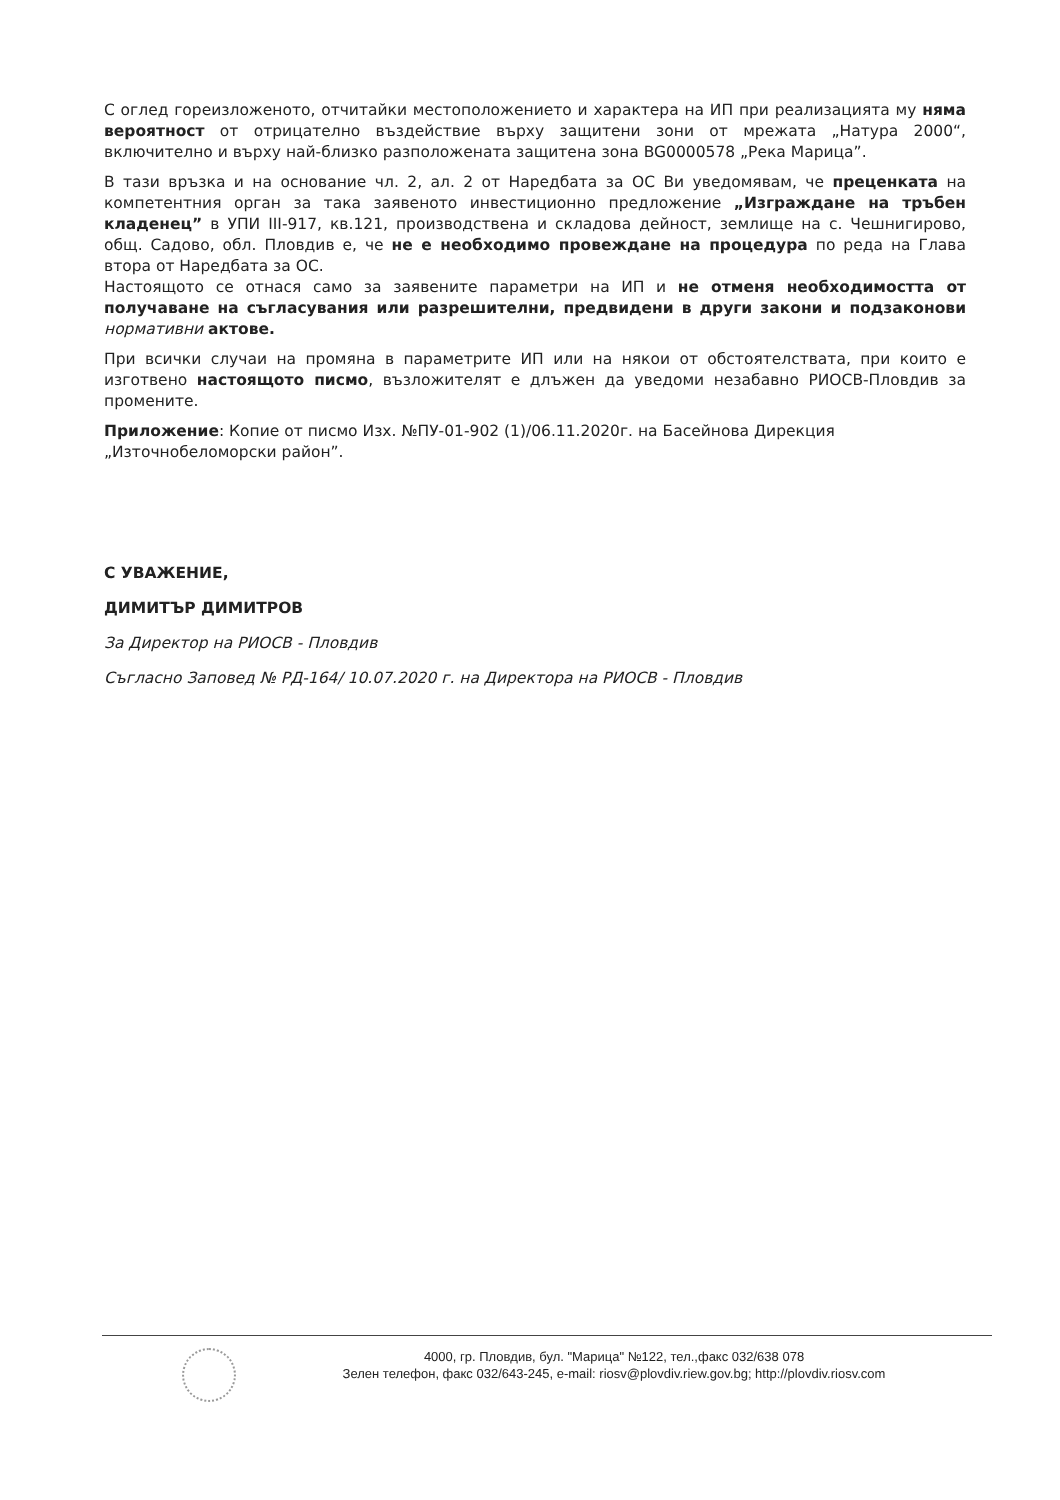С оглед гореизложеното, отчитайки местоположението и характера на ИП при реализацията му няма вероятност от отрицателно въздействие върху защитени зони от мрежата „Натура 2000“, включително и върху най-близко разположената защитена зона BG0000578 „Река Марица”.
В тази връзка и на основание чл. 2, ал. 2 от Наредбата за ОС Ви уведомявам, че преценката на компетентния орган за така заявеното инвестиционно предложение „Изграждане на тръбен кладенец” в УПИ III-917, кв.121, производствена и складова дейност, землище на с. Чешнигирово, общ. Садово, обл. Пловдив е, че не е необходимо провеждане на процедура по реда на Глава втора от Наредбата за ОС.
Настоящото се отнася само за заявените параметри на ИП и не отменя необходимостта от получаване на съгласувания или разрешителни, предвидени в други закони и подзаконови нормативни актове.
При всички случаи на промяна в параметрите ИП или на някои от обстоятелствата, при които е изготвено настоящото писмо, възложителят е длъжен да уведоми незабавно РИОСВ-Пловдив за промените.
Приложение: Копие от писмо Изх. №ПУ-01-902 (1)/06.11.2020г. на Басейнова Дирекция „Източнобеломорски район”.
С УВАЖЕНИЕ,
ДИМИТЪР ДИМИТРОВ
За Директор на РИОСВ - Пловдив
Съгласно Заповед № РД-164/ 10.07.2020 г. на Директора на РИОСВ - Пловдив
4000, гр. Пловдив, бул. "Марица" №122, тел.,факс 032/638 078
Зелен телефон, факс 032/643-245, e-mail: riosv@plovdiv.riew.gov.bg; http://plovdiv.riosv.com